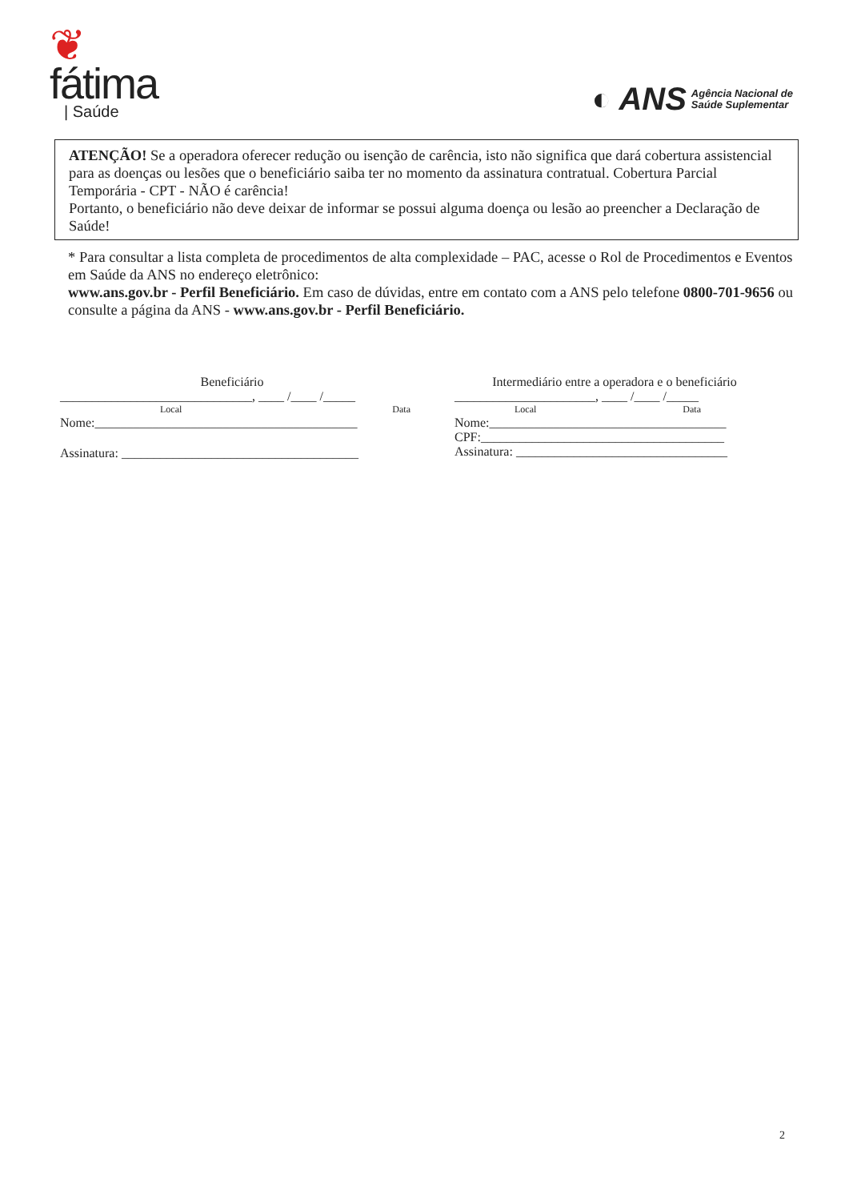❦
fátima
| Saúde
◐ ANS Agência Nacional de
Saúde Suplementar
ATENÇÃO! Se a operadora oferecer redução ou isenção de carência, isto não significa que dará cobertura assistencial para as doenças ou lesões que o beneficiário saiba ter no momento da assinatura contratual. Cobertura Parcial Temporária - CPT - NÃO é carência!
Portanto, o beneficiário não deve deixar de informar se possui alguma doença ou lesão ao preencher a Declaração de Saúde!
* Para consultar a lista completa de procedimentos de alta complexidade – PAC, acesse o Rol de Procedimentos e Eventos em Saúde da ANS no endereço eletrônico:
www.ans.gov.br - Perfil Beneficiário. Em caso de dúvidas, entre em contato com a ANS pelo telefone 0800-701-9656 ou consulte a página da ANS - www.ans.gov.br - Perfil Beneficiário.
Beneficiário
______________________________, ____ /____ /_____
Local Data
Nome:_________________________________________
Assinatura: _____________________________________
Intermediário entre a operadora e o beneficiário
______________________, ____ /____ /_____
Local Data
Nome:_____________________________________
CPF:______________________________________
Assinatura: _________________________________
2